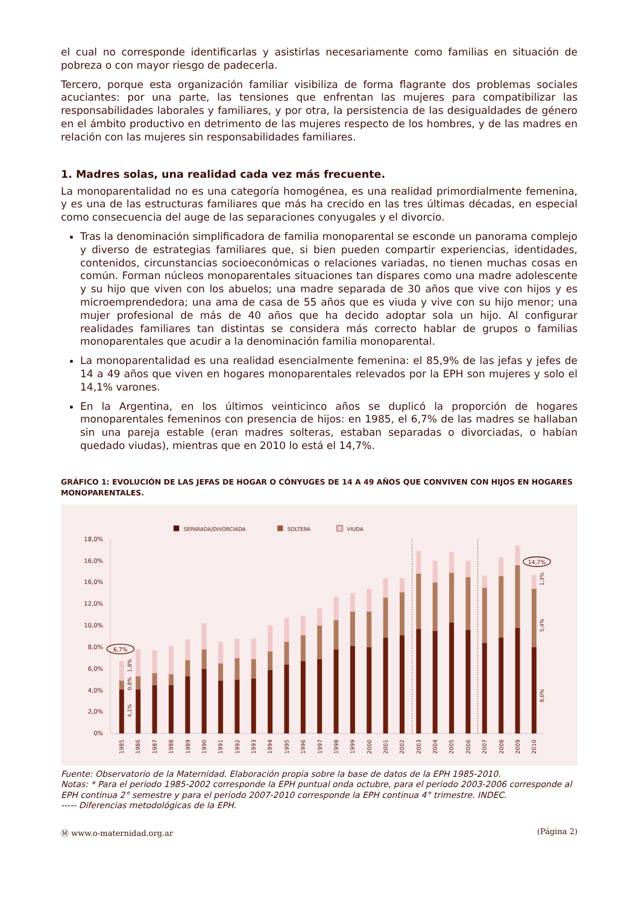el cual no corresponde identificarlas y asistirlas necesariamente como familias en situación de pobreza o con mayor riesgo de padecerla.
Tercero, porque esta organización familiar visibiliza de forma flagrante dos problemas sociales acuciantes: por una parte, las tensiones que enfrentan las mujeres para compatibilizar las responsabilidades laborales y familiares, y por otra, la persistencia de las desigualdades de género en el ámbito productivo en detrimento de las mujeres respecto de los hombres, y de las madres en relación con las mujeres sin responsabilidades familiares.
1. Madres solas, una realidad cada vez más frecuente.
La monoparentalidad no es una categoría homogénea, es una realidad primordialmente femenina, y es una de las estructuras familiares que más ha crecido en las tres últimas décadas, en especial como consecuencia del auge de las separaciones conyugales y el divorcio.
Tras la denominación simplificadora de familia monoparental se esconde un panorama complejo y diverso de estrategias familiares que, si bien pueden compartir experiencias, identidades, contenidos, circunstancias socioeconómicas o relaciones variadas, no tienen muchas cosas en común. Forman núcleos monoparentales situaciones tan dispares como una madre adolescente y su hijo que viven con los abuelos; una madre separada de 30 años que vive con hijos y es microemprendedora; una ama de casa de 55 años que es viuda y vive con su hijo menor; una mujer profesional de más de 40 años que ha decido adoptar sola un hijo. Al configurar realidades familiares tan distintas se considera más correcto hablar de grupos o familias monoparentales que acudir a la denominación familia monoparental.
La monoparentalidad es una realidad esencialmente femenina: el 85,9% de las jefas y jefes de 14 a 49 años que viven en hogares monoparentales relevados por la EPH son mujeres y solo el 14,1% varones.
En la Argentina, en los últimos veinticinco años se duplicó la proporción de hogares monoparentales femeninos con presencia de hijos: en 1985, el 6,7% de las madres se hallaban sin una pareja estable (eran madres solteras, estaban separadas o divorciadas, o habían quedado viudas), mientras que en 2010 lo está el 14,7%.
GRÁFICO 1: EVOLUCIÓN DE LAS JEFAS DE HOGAR O CÓNYUGES DE 14 A 49 AÑOS QUE CONVIVEN CON HIJOS EN HOGARES MONOPARENTALES.
SEPARADA/DIVORCIADA
SOLTERA
VIUDA
0%
2,0%
4,0%
6,0%
8,0%
10,0%
12,0%
16,0%
16,0%
18,0%
6,7%
14,7%
4,1%
0,8%
1,8%
8,0%
5,4%
1,3%
1985
1986
1987
1988
1989
1990
1991
1992
1993
1994
1995
1996
1997
1998
1999
2000
2001
2002
2003
2004
2005
2006
2007
2008
2009
2010
Fuente: Observatorio de la Maternidad. Elaboración propia sobre la base de datos de la EPH 1985-2010.
Notas: * Para el periodo 1985-2002 corresponde la EPH puntual onda octubre, para el periodo 2003-2006 corresponde al EPH continua 2° semestre y para el periodo 2007-2010 corresponde la EPH continua 4° trimestre. INDEC.
----- Diferencias metodológicas de la EPH.
Ⓜ www.o-maternidad.org.ar (Página 2)